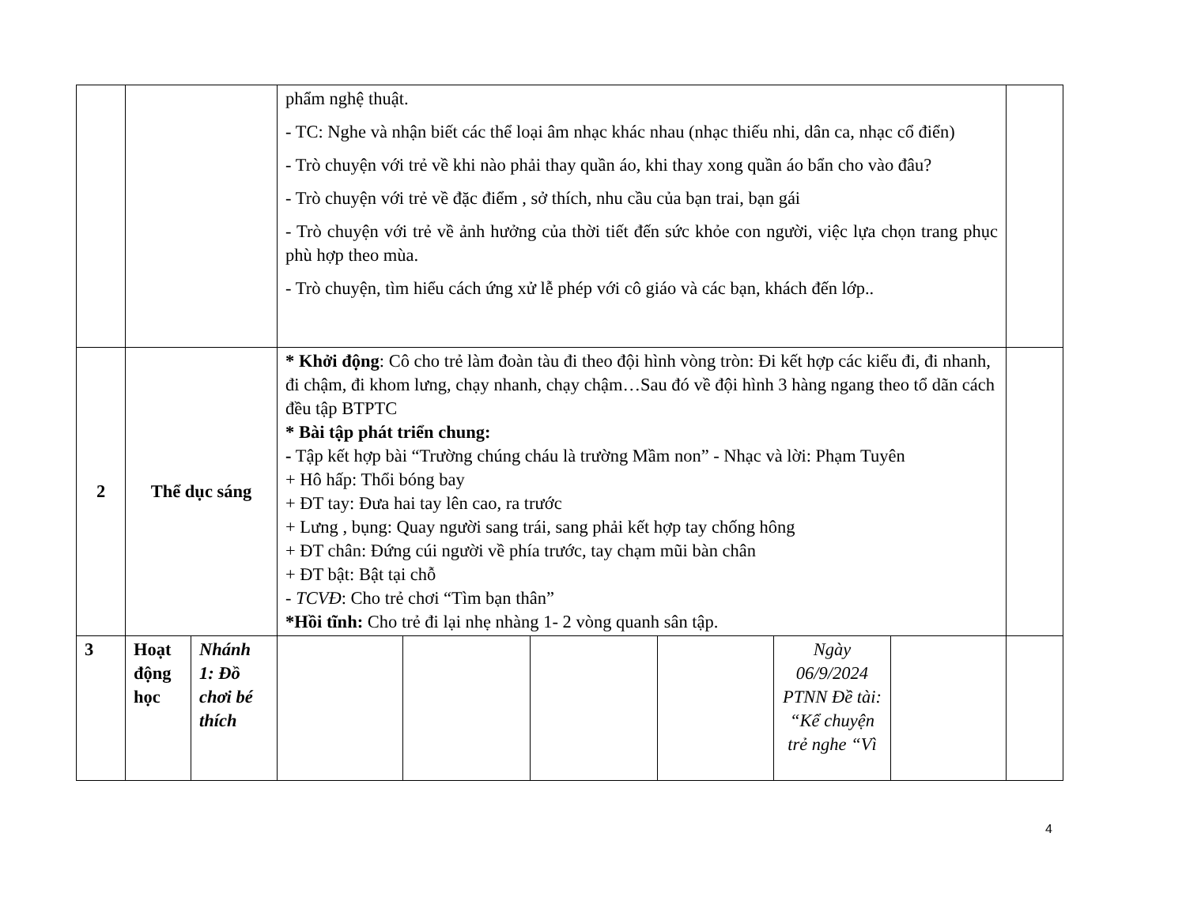| | | | phẩm nghệ thuật. - TC: Nghe và nhận biết các thể loại âm nhạc khác nhau (nhạc thiếu nhi, dân ca, nhạc cổ điển) - Trò chuyện với trẻ về khi nào phải thay quần áo, khi thay xong quần áo bẩn cho vào đâu? - Trò chuyện với trẻ về đặc điểm , sở thích, nhu cầu của bạn trai, bạn gái - Trò chuyện với trẻ về ảnh hưởng của thời tiết đến sức khỏe con người, việc lựa chọn trang phục phù hợp theo mùa. - Trò chuyện, tìm hiểu cách ứng xử lễ phép với cô giáo và các bạn, khách đến lớp.. | | | | | | |
| 2 | Thể dục sáng | | * Khởi động : Cô cho trẻ làm đoàn tàu đi theo đội hình vòng tròn: Đi kết hợp các kiểu đi, đi nhanh, đi chậm, đi khom lưng, chạy nhanh, chạy chậm…Sau đó về đội hình 3 hàng ngang theo tổ dãn cách đều tập BTPTC * Bài tập phát triển chung: - Tập kết hợp bài “Trường chúng cháu là trường Mầm non” - Nhạc và lời: Phạm Tuyên + Hô hấp: Thổi bóng bay + ĐT tay: Đưa hai tay lên cao, ra trước + Lưng , bụng: Quay người sang trái, sang phải kết hợp tay chống hông + ĐT chân: Đứng cúi người về phía trước, tay chạm mũi bàn chân + ĐT bật: Bật tại chỗ - TCVĐ : Cho trẻ chơi “Tìm bạn thân” *Hồi tĩnh: Cho trẻ đi lại nhẹ nhàng 1- 2 vòng quanh sân tập. | | | | | | |
| 3 | Hoạt động học | Nhánh 1: Đồ chơi bé thích | | | | | Ngày 06/9/2024 PTNN Đề tài: “Kể chuyện trẻ nghe “Vì | | |
4